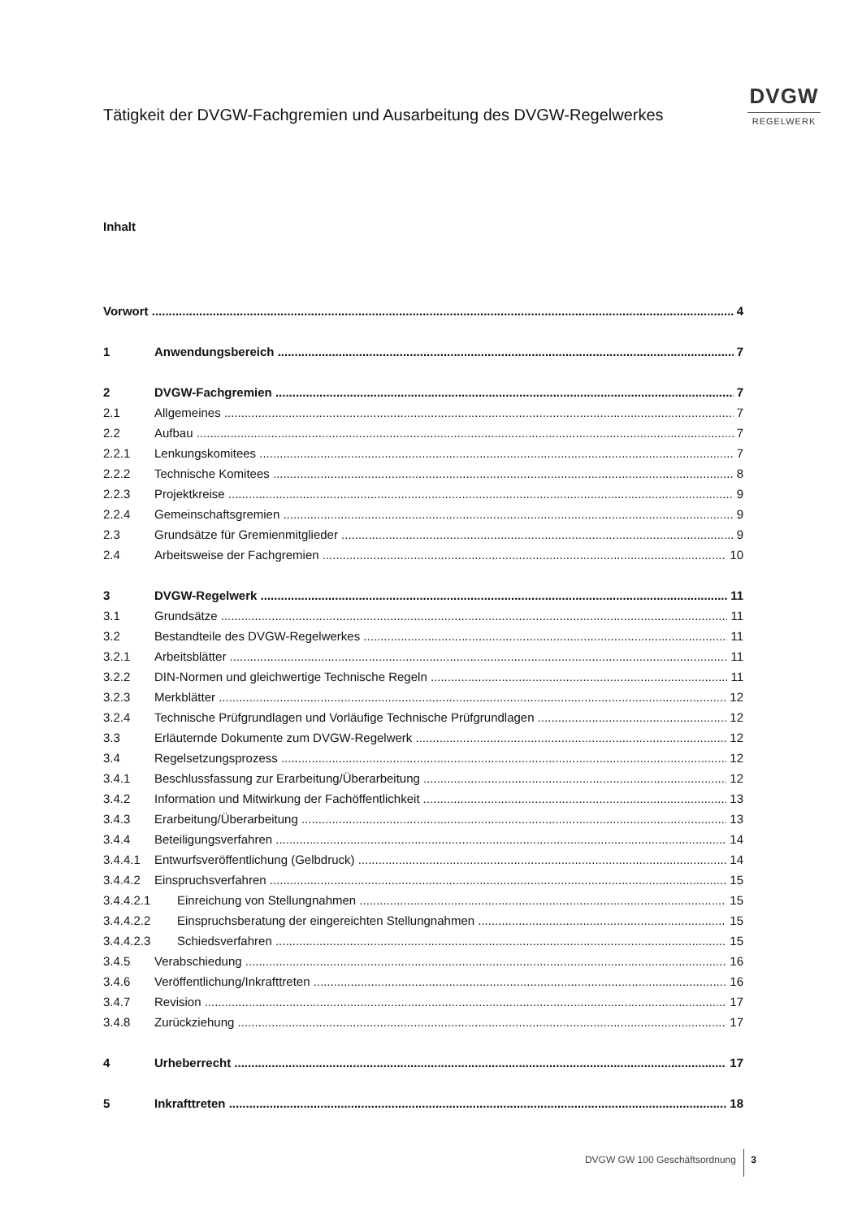Tätigkeit der DVGW-Fachgremien und Ausarbeitung des DVGW-Regelwerkes
DVGW
REGELWERK
Inhalt
Vorwort 4
1 Anwendungsbereich 7
2 DVGW-Fachgremien 7
2.1 Allgemeines 7
2.2 Aufbau 7
2.2.1 Lenkungskomitees 7
2.2.2 Technische Komitees 8
2.2.3 Projektkreise 9
2.2.4 Gemeinschaftsgremien 9
2.3 Grundsätze für Gremienmitglieder 9
2.4 Arbeitsweise der Fachgremien 10
3 DVGW-Regelwerk 11
3.1 Grundsätze 11
3.2 Bestandteile des DVGW-Regelwerkes 11
3.2.1 Arbeitsblätter 11
3.2.2 DIN-Normen und gleichwertige Technische Regeln 11
3.2.3 Merkblätter 12
3.2.4 Technische Prüfgrundlagen und Vorläufige Technische Prüfgrundlagen 12
3.3 Erläuternde Dokumente zum DVGW-Regelwerk 12
3.4 Regelsetzungsprozess 12
3.4.1 Beschlussfassung zur Erarbeitung/Überarbeitung 12
3.4.2 Information und Mitwirkung der Fachöffentlichkeit 13
3.4.3 Erarbeitung/Überarbeitung 13
3.4.4 Beteiligungsverfahren 14
3.4.4.1 Entwurfsveröffentlichung (Gelbdruck) 14
3.4.4.2 Einspruchsverfahren 15
3.4.4.2.1 Einreichung von Stellungnahmen 15
3.4.4.2.2 Einspruchsberatung der eingereichten Stellungnahmen 15
3.4.4.2.3 Schiedsverfahren 15
3.4.5 Verabschiedung 16
3.4.6 Veröffentlichung/Inkrafttreten 16
3.4.7 Revision 17
3.4.8 Zurückziehung 17
4 Urheberrecht 17
5 Inkrafttreten 18
DVGW GW 100 Geschäftsordnung 3